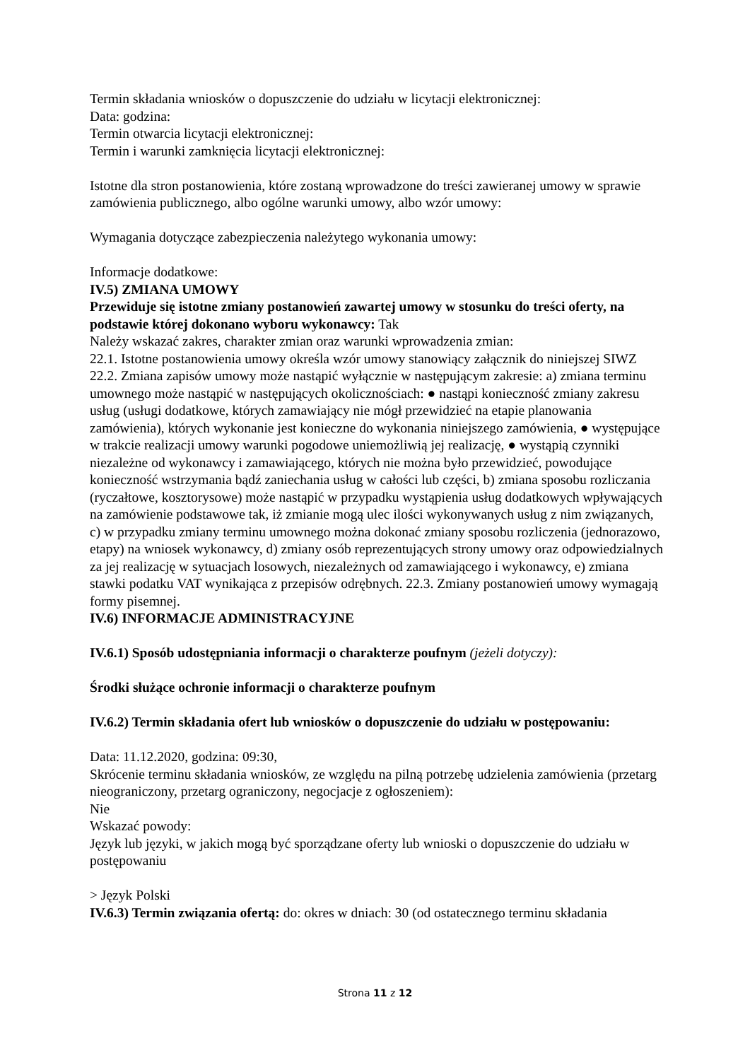Termin składania wniosków o dopuszczenie do udziału w licytacji elektronicznej:
Data: godzina:
Termin otwarcia licytacji elektronicznej:
Termin i warunki zamknięcia licytacji elektronicznej:
Istotne dla stron postanowienia, które zostaną wprowadzone do treści zawieranej umowy w sprawie zamówienia publicznego, albo ogólne warunki umowy, albo wzór umowy:
Wymagania dotyczące zabezpieczenia należytego wykonania umowy:
Informacje dodatkowe:
IV.5) ZMIANA UMOWY
Przewiduje się istotne zmiany postanowień zawartej umowy w stosunku do treści oferty, na podstawie której dokonano wyboru wykonawcy: Tak
Należy wskazać zakres, charakter zmian oraz warunki wprowadzenia zmian:
22.1. Istotne postanowienia umowy określa wzór umowy stanowiący załącznik do niniejszej SIWZ 22.2. Zmiana zapisów umowy może nastąpić wyłącznie w następującym zakresie: a) zmiana terminu umownego może nastąpić w następujących okolicznościach: ● nastąpi konieczność zmiany zakresu usług (usługi dodatkowe, których zamawiający nie mógł przewidzieć na etapie planowania zamówienia), których wykonanie jest konieczne do wykonania niniejszego zamówienia, ● występujące w trakcie realizacji umowy warunki pogodowe uniemożliwią jej realizację, ● wystąpią czynniki niezależne od wykonawcy i zamawiającego, których nie można było przewidzieć, powodujące konieczność wstrzymania bądź zaniechania usług w całości lub części, b) zmiana sposobu rozliczania (ryczałtowe, kosztorysowe) może nastąpić w przypadku wystąpienia usług dodatkowych wpływających na zamówienie podstawowe tak, iż zmianie mogą ulec ilości wykonywanych usług z nim związanych, c) w przypadku zmiany terminu umownego można dokonać zmiany sposobu rozliczenia (jednorazowo, etapy) na wniosek wykonawcy, d) zmiany osób reprezentujących strony umowy oraz odpowiedzialnych za jej realizację w sytuacjach losowych, niezależnych od zamawiającego i wykonawcy, e) zmiana stawki podatku VAT wynikająca z przepisów odrębnych. 22.3. Zmiany postanowień umowy wymagają formy pisemnej.
IV.6) INFORMACJE ADMINISTRACYJNE
IV.6.1) Sposób udostępniania informacji o charakterze poufnym (jeżeli dotyczy):
Środki służące ochronie informacji o charakterze poufnym
IV.6.2) Termin składania ofert lub wniosków o dopuszczenie do udziału w postępowaniu:
Data: 11.12.2020, godzina: 09:30,
Skrócenie terminu składania wniosków, ze względu na pilną potrzebę udzielenia zamówienia (przetarg nieograniczony, przetarg ograniczony, negocjacje z ogłoszeniem):
Nie
Wskazać powody:
Język lub języki, w jakich mogą być sporządzane oferty lub wnioski o dopuszczenie do udziału w postępowaniu
> Język Polski
IV.6.3) Termin związania ofertą: do: okres w dniach: 30 (od ostatecznego terminu składania
Strona 11 z 12